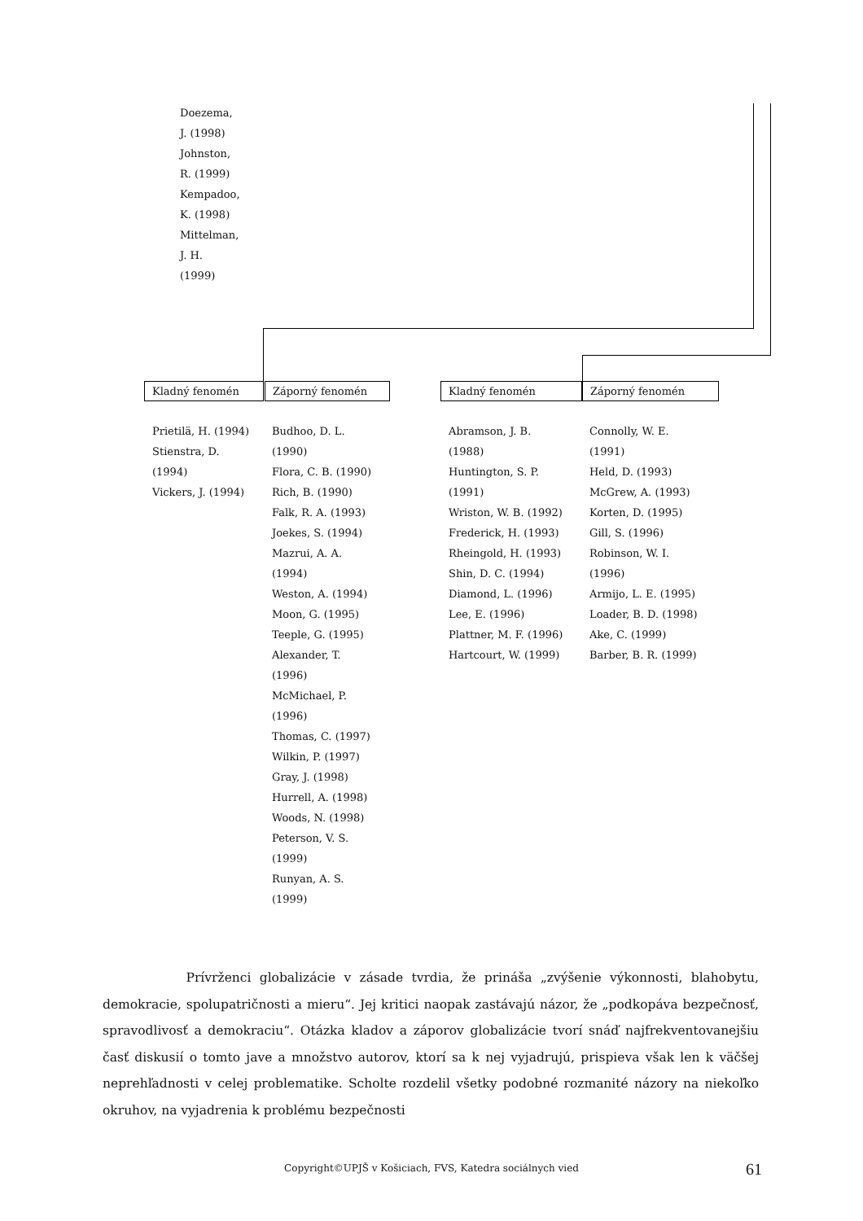Doezema,
J. (1998)
Johnston,
R. (1999)
Kempadoo,
K. (1998)
Mittelman,
J. H.
(1999)
Kladný fenomén Záporný fenomén Kladný fenomén Záporný fenomén
Prietilä, H. (1994)
Stienstra, D.
(1994)
Vickers, J. (1994)
Budhoo, D. L.
(1990)
Flora, C. B. (1990)
Rich, B. (1990)
Falk, R. A. (1993)
Joekes, S. (1994)
Mazrui, A. A.
(1994)
Weston, A. (1994)
Moon, G. (1995)
Teeple, G. (1995)
Alexander, T.
(1996)
McMichael, P.
(1996)
Thomas, C. (1997)
Wilkin, P. (1997)
Gray, J. (1998)
Hurrell, A. (1998)
Woods, N. (1998)
Peterson, V. S.
(1999)
Runyan, A. S.
(1999)
Abramson, J. B.
(1988)
Huntington, S. P.
(1991)
Wriston, W. B. (1992)
Frederick, H. (1993)
Rheingold, H. (1993)
Shin, D. C. (1994)
Diamond, L. (1996)
Lee, E. (1996)
Plattner, M. F. (1996)
Hartcourt, W. (1999)
Connolly, W. E.
(1991)
Held, D. (1993)
McGrew, A. (1993)
Korten, D. (1995)
Gill, S. (1996)
Robinson, W. I.
(1996)
Armijo, L. E. (1995)
Loader, B. D. (1998)
Ake, C. (1999)
Barber, B. R. (1999)
Prívrženci globalizácie v zásade tvrdia, že prináša „zvýšenie výkonnosti, blahobytu, demokracie, spolupatričnosti a mieru“. Jej kritici naopak zastávajú názor, že „podkopáva bezpečnosť, spravodlivosť a demokraciu“. Otázka kladov a záporov globalizácie tvorí snáď najfrekventovanejšiu časť diskusií o tomto jave a množstvo autorov, ktorí sa k nej vyjadrujú, prispieva však len k väčšej neprehľadnosti v celej problematike. Scholte rozdelil všetky podobné rozmanité názory na niekoľko okruhov, na vyjadrenia k problému bezpečnosti
Copyright©UPJŠ v Košiciach, FVS, Katedra sociálnych vied 61